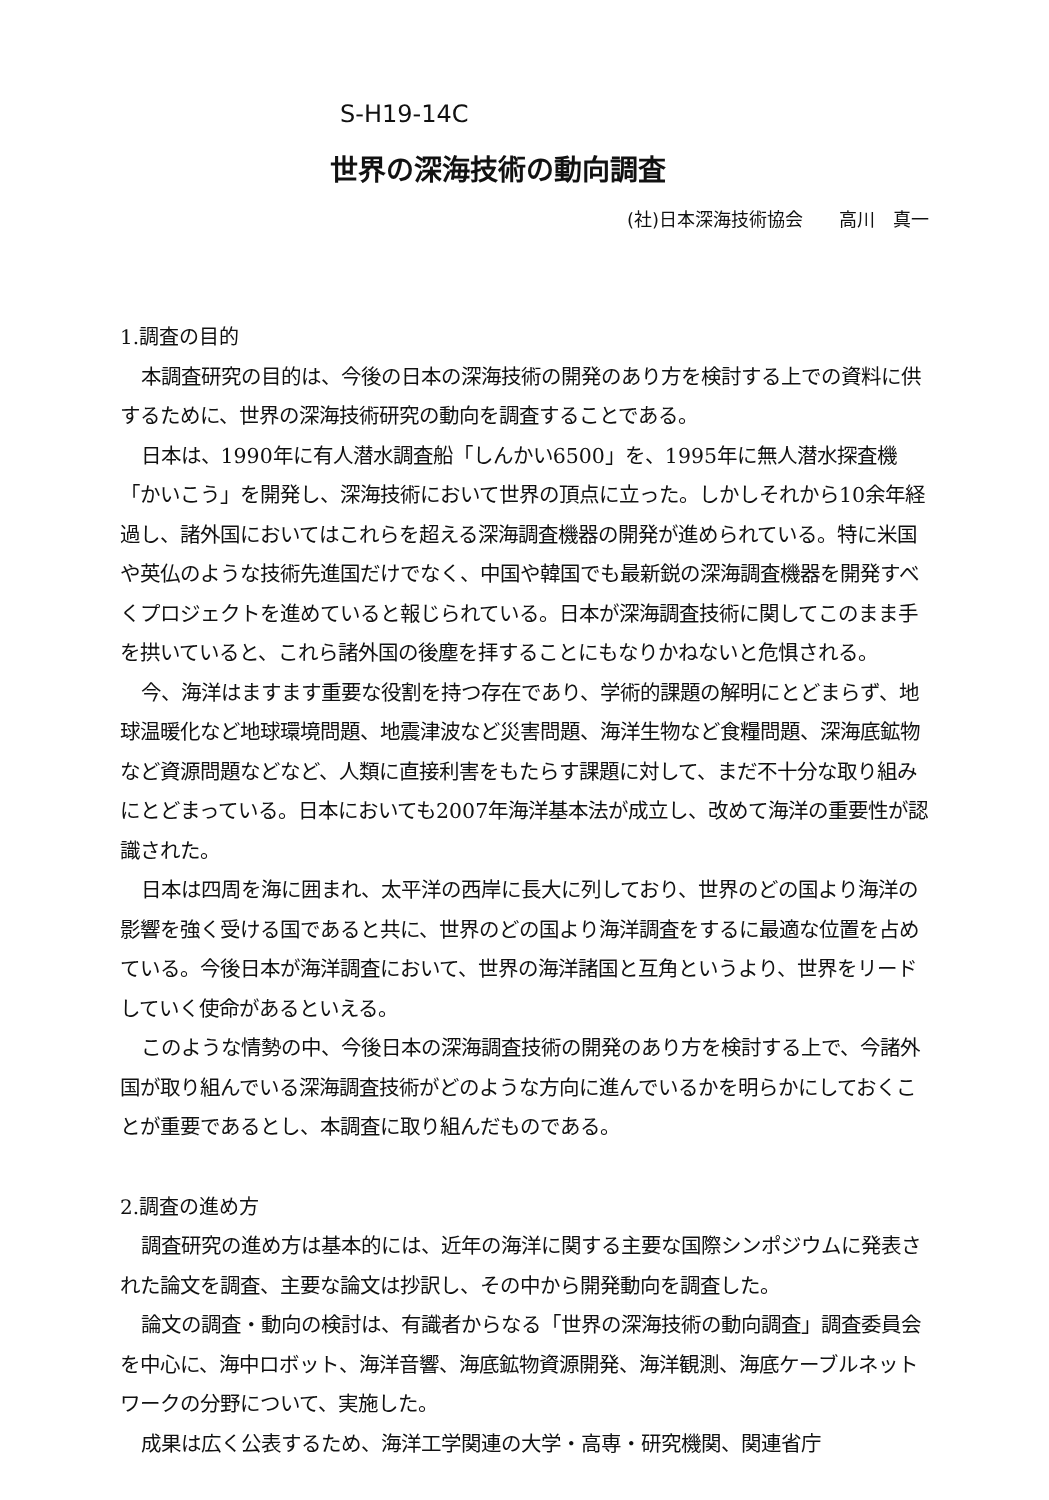S-H19-14C
世界の深海技術の動向調査
(社)日本深海技術協会　　高川　真一
1.調査の目的
本調査研究の目的は、今後の日本の深海技術の開発のあり方を検討する上での資料に供するために、世界の深海技術研究の動向を調査することである。
日本は、1990年に有人潜水調査船「しんかい6500」を、1995年に無人潜水探査機「かいこう」を開発し、深海技術において世界の頂点に立った。しかしそれから10余年経過し、諸外国においてはこれらを超える深海調査機器の開発が進められている。特に米国や英仏のような技術先進国だけでなく、中国や韓国でも最新鋭の深海調査機器を開発すべくプロジェクトを進めていると報じられている。日本が深海調査技術に関してこのまま手を拱いていると、これら諸外国の後塵を拝することにもなりかねないと危惧される。
今、海洋はますます重要な役割を持つ存在であり、学術的課題の解明にとどまらず、地球温暖化など地球環境問題、地震津波など災害問題、海洋生物など食糧問題、深海底鉱物など資源問題などなど、人類に直接利害をもたらす課題に対して、まだ不十分な取り組みにとどまっている。日本においても2007年海洋基本法が成立し、改めて海洋の重要性が認識された。
日本は四周を海に囲まれ、太平洋の西岸に長大に列しており、世界のどの国より海洋の影響を強く受ける国であると共に、世界のどの国より海洋調査をするに最適な位置を占めている。今後日本が海洋調査において、世界の海洋諸国と互角というより、世界をリードしていく使命があるといえる。
このような情勢の中、今後日本の深海調査技術の開発のあり方を検討する上で、今諸外国が取り組んでいる深海調査技術がどのような方向に進んでいるかを明らかにしておくことが重要であるとし、本調査に取り組んだものである。
2.調査の進め方
調査研究の進め方は基本的には、近年の海洋に関する主要な国際シンポジウムに発表された論文を調査、主要な論文は抄訳し、その中から開発動向を調査した。
論文の調査・動向の検討は、有識者からなる「世界の深海技術の動向調査」調査委員会を中心に、海中ロボット、海洋音響、海底鉱物資源開発、海洋観測、海底ケーブルネットワークの分野について、実施した。
成果は広く公表するため、海洋工学関連の大学・高専・研究機関、関連省庁